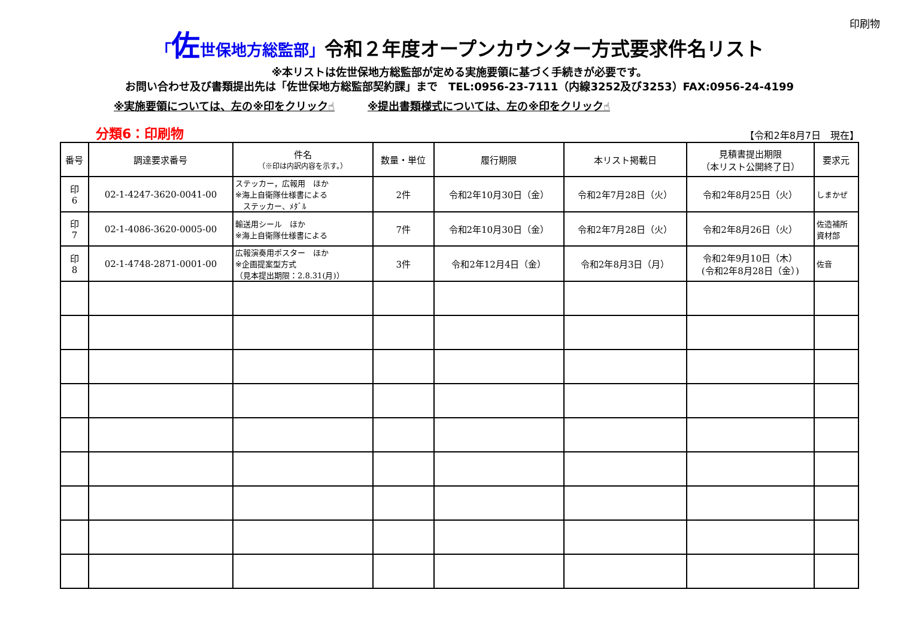印刷物
「佐世保地方総監部」令和２年度オープンカウンター方式要求件名リスト
※本リストは佐世保地方総監部が定める実施要領に基づく手続きが必要です。
お問い合わせ及び書類提出先は「佐世保地方総監部契約課」まで　TEL:0956-23-7111（内線3252及び3253）FAX:0956-24-4199
※実施要領については、左の※印をクリック☝ ※提出書類様式については、左の※印をクリック☝
分類6：印刷物 【令和2年8月7日　現在】
| 番号 | 調達要求番号 | 件名 （※印は内訳内容を示す。） | 数量・単位 | 履行期限 | 本リスト掲載日 | 見積書提出期限 （本リスト公開終了日） | 要求元 |
| --- | --- | --- | --- | --- | --- | --- | --- |
| 印 6 | 02-1-4247-3620-0041-00 | ステッカー，広報用 ほか ※海上自衛隊仕様書による ステッカー、ﾒﾀﾞﾙ | 2件 | 令和2年10月30日（金） | 令和2年7月28日（火） | 令和2年8月25日（火） | しまかぜ |
| 印 7 | 02-1-4086-3620-0005-00 | 輸送用シール ほか ※海上自衛隊仕様書による | 7件 | 令和2年10月30日（金） | 令和2年7月28日（火） | 令和2年8月26日（火） | 佐造補所 資材部 |
| 印 8 | 02-1-4748-2871-0001-00 | 広報演奏用ポスター ほか ※企画提案型方式 （見本提出期限：2.8.31(月)） | 3件 | 令和2年12月4日（金） | 令和2年8月3日（月） | 令和2年9月10日（木） (令和2年8月28日（金）) | 佐音 |